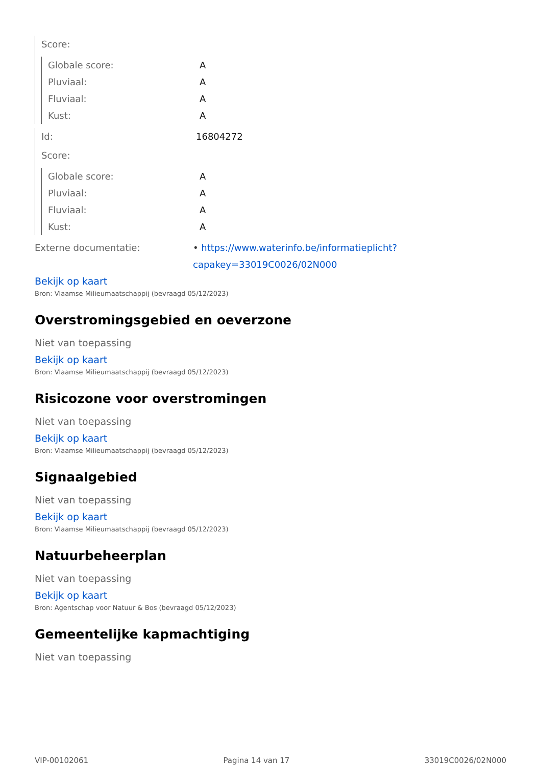Score:
Globale score: A
Pluviaal: A
Fluviaal: A
Kust: A
Id: 16804272
Score:
Globale score: A
Pluviaal: A
Fluviaal: A
Kust: A
Externe documentatie: • https://www.waterinfo.be/informatieplicht?capakey=33019C0026/02N000
Bekijk op kaart
Bron: Vlaamse Milieumaatschappij (bevraagd 05/12/2023)
Overstromingsgebied en oeverzone
Niet van toepassing
Bekijk op kaart
Bron: Vlaamse Milieumaatschappij (bevraagd 05/12/2023)
Risicozone voor overstromingen
Niet van toepassing
Bekijk op kaart
Bron: Vlaamse Milieumaatschappij (bevraagd 05/12/2023)
Signaalgebied
Niet van toepassing
Bekijk op kaart
Bron: Vlaamse Milieumaatschappij (bevraagd 05/12/2023)
Natuurbeheerplan
Niet van toepassing
Bekijk op kaart
Bron: Agentschap voor Natuur & Bos (bevraagd 05/12/2023)
Gemeentelijke kapmachtiging
Niet van toepassing
VIP-00102061 Pagina 14 van 17 33019C0026/02N000